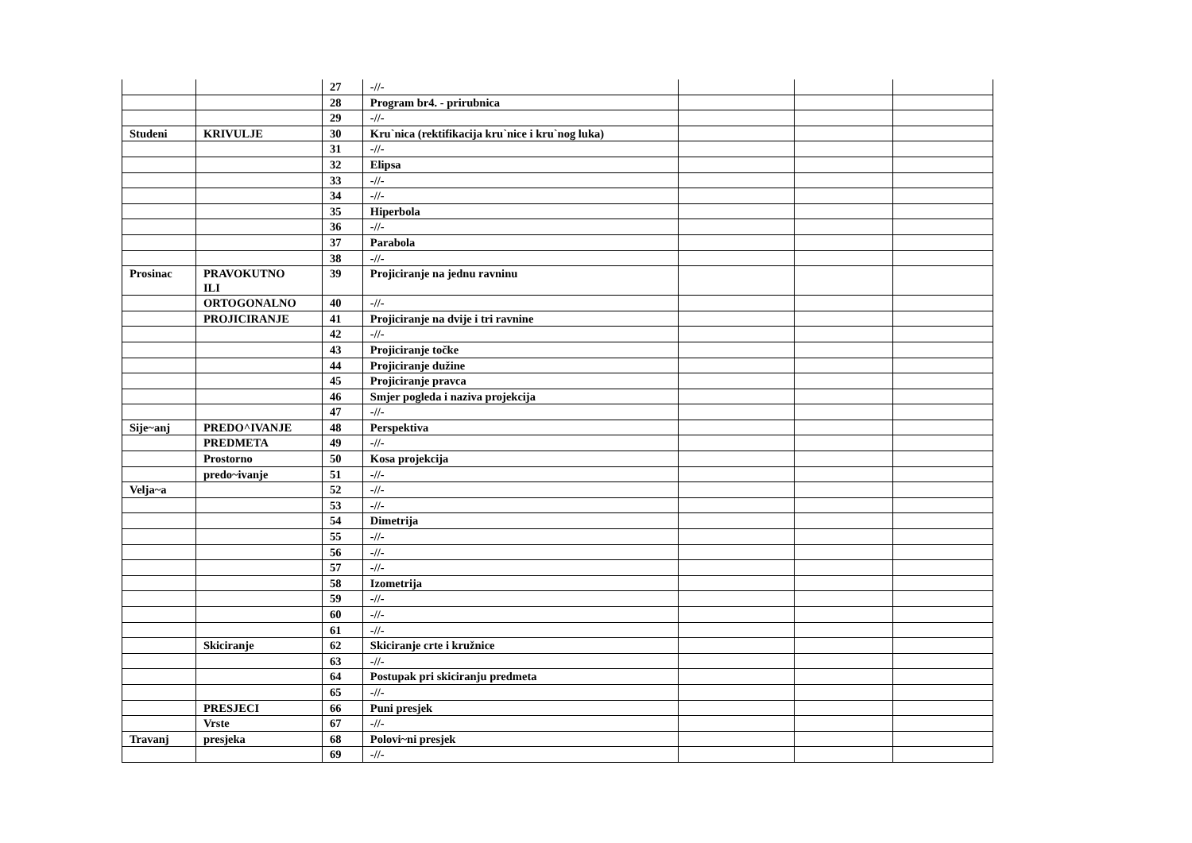| | | 27 | -//- | | | |
| | | 28 | Program br4. - prirubnica | | | |
| | | 29 | -//- | | | |
| Studeni | KRIVULJE | 30 | Kru`nica (rektifikacija kru`nice i kru`nog luka) | | | |
| | | 31 | -//- | | | |
| | | 32 | Elipsa | | | |
| | | 33 | -//- | | | |
| | | 34 | -//- | | | |
| | | 35 | Hiperbola | | | |
| | | 36 | -//- | | | |
| | | 37 | Parabola | | | |
| | | 38 | -//- | | | |
| Prosinac | PRAVOKUTNO ILI | 39 | Projiciranje na jednu ravninu | | | |
| | ORTOGONALNO | 40 | -//- | | | |
| | PROJICIRANJE | 41 | Projiciranje na dvije i tri ravnine | | | |
| | | 42 | -//- | | | |
| | | 43 | Projiciranje točke | | | |
| | | 44 | Projiciranje dužine | | | |
| | | 45 | Projiciranje pravca | | | |
| | | 46 | Smjer pogleda i naziva projekcija | | | |
| | | 47 | -//- | | | |
| Sije~anj | PREDO^IVANJE | 48 | Perspektiva | | | |
| | PREDMETA | 49 | -//- | | | |
| | Prostorno | 50 | Kosa projekcija | | | |
| | predo~ivanje | 51 | -//- | | | |
| Velja~a | | 52 | -//- | | | |
| | | 53 | -//- | | | |
| | | 54 | Dimetrija | | | |
| | | 55 | -//- | | | |
| | | 56 | -//- | | | |
| | | 57 | -//- | | | |
| | | 58 | Izometrija | | | |
| | | 59 | -//- | | | |
| | | 60 | -//- | | | |
| | | 61 | -//- | | | |
| | Skiciranje | 62 | Skiciranje crte i kružnice | | | |
| | | 63 | -//- | | | |
| | | 64 | Postupak pri skiciranju predmeta | | | |
| | | 65 | -//- | | | |
| | PRESJECI | 66 | Puni presjek | | | |
| | Vrste | 67 | -//- | | | |
| Travanj | presjeka | 68 | Polovi~ni presjek | | | |
| | | 69 | -//- | | | |